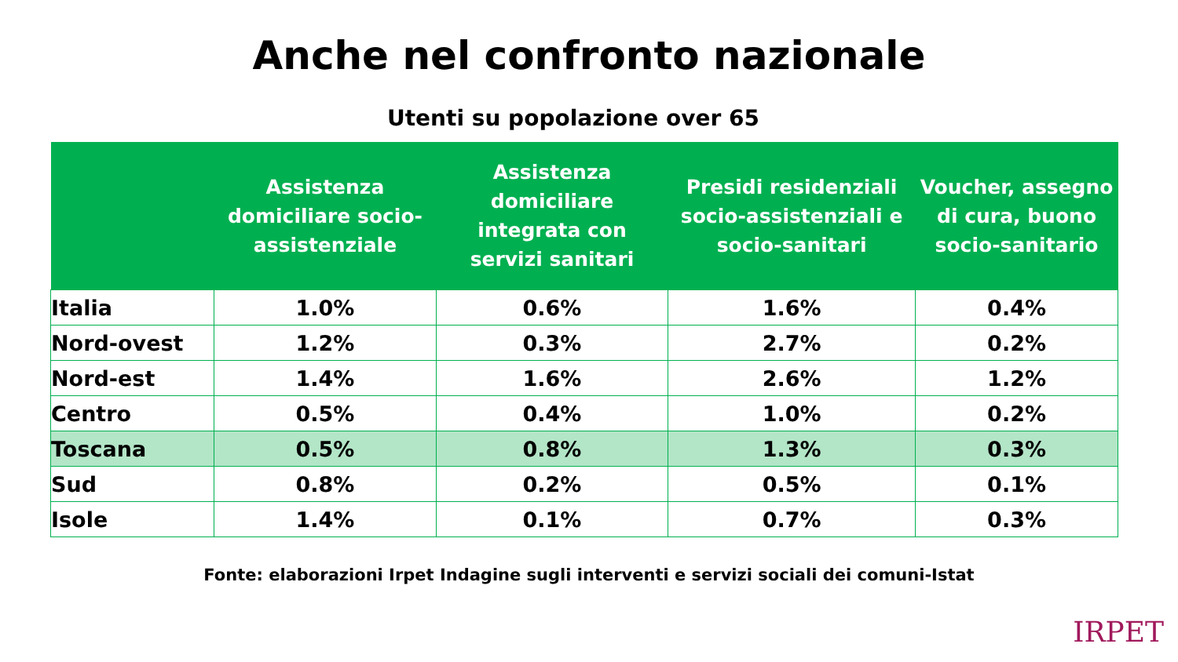Anche nel confronto nazionale
Utenti su popolazione over 65
| | Assistenza domiciliare socio-assistenziale | Assistenza domiciliare integrata con servizi sanitari | Presidi residenziali socio-assistenziali e socio-sanitari | Voucher, assegno di cura, buono socio-sanitario |
| --- | --- | --- | --- | --- |
| Italia | 1.0% | 0.6% | 1.6% | 0.4% |
| Nord-ovest | 1.2% | 0.3% | 2.7% | 0.2% |
| Nord-est | 1.4% | 1.6% | 2.6% | 1.2% |
| Centro | 0.5% | 0.4% | 1.0% | 0.2% |
| Toscana | 0.5% | 0.8% | 1.3% | 0.3% |
| Sud | 0.8% | 0.2% | 0.5% | 0.1% |
| Isole | 1.4% | 0.1% | 0.7% | 0.3% |
Fonte: elaborazioni Irpet Indagine sugli interventi e servizi sociali dei comuni-Istat
IRPET